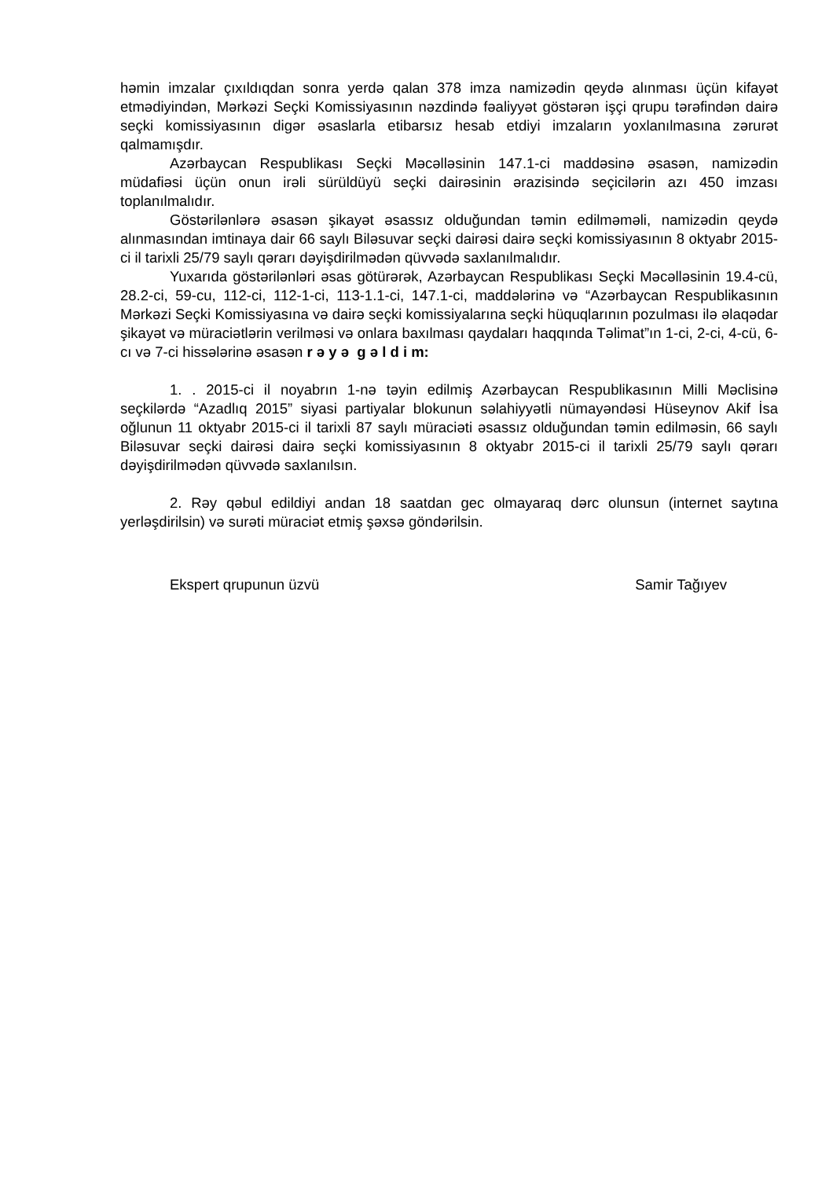həmin imzalar çıxıldıqdan sonra yerdə qalan 378 imza namizədin qeydə alınması üçün kifayət etmədiyindən, Mərkəzi Seçki Komissiyasının nəzdində fəaliyyət göstərən işçi qrupu tərəfindən dairə seçki komissiyasının digər əsaslarla etibarsız hesab etdiyi imzaların yoxlanılmasına zərurət qalmamışdır.
Azərbaycan Respublikası Seçki Məcəlləsinin 147.1-ci maddəsinə əsasən, namizədin müdafiəsi üçün onun irəli sürüldüyü seçki dairəsinin ərazisində seçicilərin azı 450 imzası toplanılmalıdır.
Göstərilənlərə əsasən şikayət əsassız olduğundan təmin edilməməli, namizədin qeydə alınmasından imtinaya dair 66 saylı Biləsuvar seçki dairəsi dairə seçki komissiyasının 8 oktyabr 2015-ci il tarixli 25/79 saylı qərarı dəyişdirilmədən qüvvədə saxlanılmalıdır.
Yuxarıda göstərilənləri əsas götürərək, Azərbaycan Respublikası Seçki Məcəlləsinin 19.4-cü, 28.2-ci, 59-cu, 112-ci, 112-1-ci, 113-1.1-ci, 147.1-ci, maddələrinə və “Azərbaycan Respublikasının Mərkəzi Seçki Komissiyasına və dairə seçki komissiyalarına seçki hüquqlarının pozulması ilə əlaqədar şikayət və müraciətlərin verilməsi və onlara baxılması qaydaları haqqında Təlimat”ın 1-ci, 2-ci, 4-cü, 6-cı və 7-ci hissələrinə əsasən r ə y ə g ə l d i m:
1. . 2015-ci il noyabrın 1-nə təyin edilmiş Azərbaycan Respublikasının Milli Məclisinə seçkilərdə “Azadlıq 2015” siyasi partiyalar blokunun səlahiyyətli nümayəndəsi Hüseynov Akif İsa oğlunun 11 oktyabr 2015-ci il tarixli 87 saylı müraciəti əsassız olduğundan təmin edilməsin, 66 saylı Biləsuvar seçki dairəsi dairə seçki komissiyasının 8 oktyabr 2015-ci il tarixli 25/79 saylı qərarı dəyişdirilmədən qüvvədə saxlanılsın.
2. Rəy qəbul edildiyi andan 18 saatdan gec olmayaraq dərc olunsun (internet saytına yerləşdirilsin) və surəti müraciət etmiş şəxsə göndərilsin.
Ekspert qrupunun üzvü Samir Tağıyev